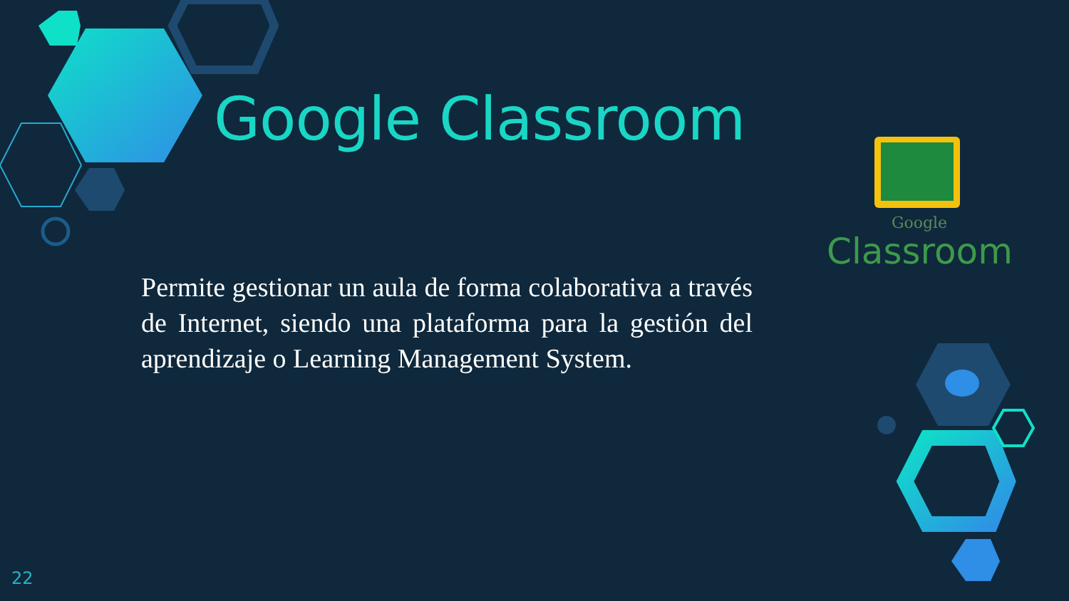Google Classroom
Google
Classroom
Permite gestionar un aula de forma colaborativa a través de Internet, siendo una plataforma para la gestión del aprendizaje o Learning Management System.
22